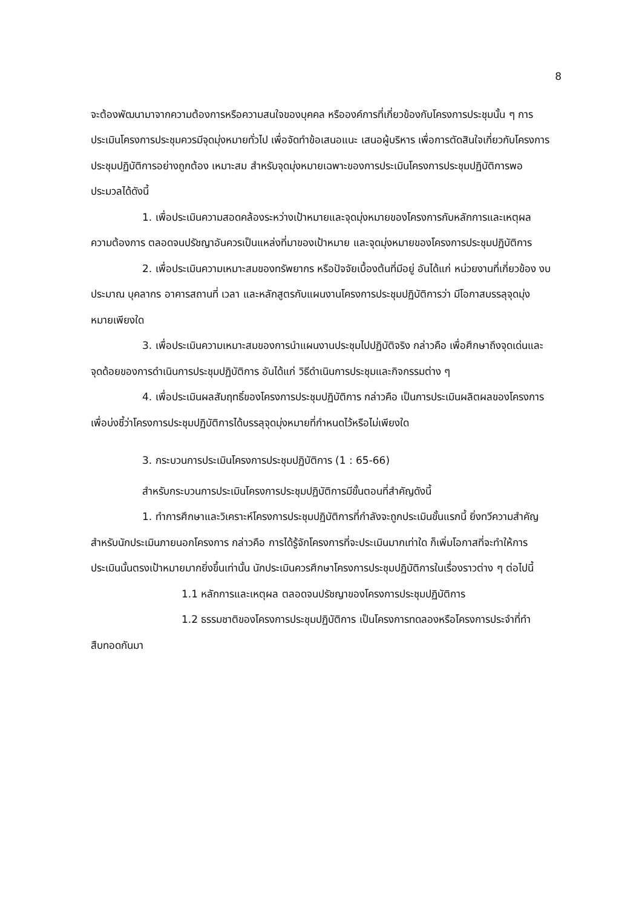8
จะต้องพัฒนามาจากความต้องการหรือความสนใจของบุคคล หรือองค์การที่เกี่ยวข้องกับโครงการประชุมนั้น ๆ การประเมินโครงการประชุมควรมีจุดมุ่งหมายทั่วไป เพื่อจัดทำข้อเสนอแนะ เสนอผู้บริหาร เพื่อการตัดสินใจเกี่ยวกับโครงการประชุมปฏิบัติการอย่างถูกต้อง เหมาะสม สำหรับจุดมุ่งหมายเฉพาะของการประเมินโครงการประชุมปฏิบัติการพอประมวลได้ดังนี้
1. เพื่อประเมินความสอดคล้องระหว่างเป้าหมายและจุดมุ่งหมายของโครงการกับหลักการและเหตุผล ความต้องการ ตลอดจนปรัชญาอันควรเป็นแหล่งที่มาของเป้าหมาย และจุดมุ่งหมายของโครงการประชุมปฏิบัติการ
2. เพื่อประเมินความเหมาะสมของทรัพยากร หรือปัจจัยเบื้องต้นที่มีอยู่ อันได้แก่ หน่วยงานที่เกี่ยวข้อง งบประมาณ บุคลากร อาคารสถานที่ เวลา และหลักสูตรกับแผนงานโครงการประชุมปฏิบัติการว่า มีโอกาสบรรลุจุดมุ่งหมายเพียงใด
3. เพื่อประเมินความเหมาะสมของการนำแผนงานประชุมไปปฏิบัติจริง กล่าวคือ เพื่อศึกษาถึงจุดเด่นและจุดด้อยของการดำเนินการประชุมปฏิบัติการ อันได้แก่ วิธีดำเนินการประชุมและกิจกรรมต่าง ๆ
4. เพื่อประเมินผลสัมฤทธิ์ของโครงการประชุมปฏิบัติการ กล่าวคือ เป็นการประเมินผลิตผลของโครงการ เพื่อบ่งชี้ว่าโครงการประชุมปฏิบัติการได้บรรลุจุดมุ่งหมายที่กำหนดไว้หรือไม่เพียงใด
3. กระบวนการประเมินโครงการประชุมปฏิบัติการ (1 : 65-66)
สำหรับกระบวนการประเมินโครงการประชุมปฏิบัติการมีขั้นตอนที่สำคัญดังนี้
1. ทำการศึกษาและวิเคราะห์โครงการประชุมปฏิบัติการที่กำลังจะถูกประเมินขั้นแรกนี้ ยิ่งทวีความสำคัญสำหรับนักประเมินภายนอกโครงการ กล่าวคือ การได้รู้จักโครงการที่จะประเมินมากเท่าใด ก็เพิ่มโอกาสที่จะทำให้การประเมินนั้นตรงเป้าหมายมากยิ่งขึ้นเท่านั้น นักประเมินควรศึกษาโครงการประชุมปฏิบัติการในเรื่องราวต่าง ๆ ต่อไปนี้
1.1 หลักการและเหตุผล ตลอดจนปรัชญาของโครงการประชุมปฏิบัติการ
1.2 ธรรมชาติของโครงการประชุมปฏิบัติการ เป็นโครงการทดลองหรือโครงการประจำที่ทำสืบทอดกันมา